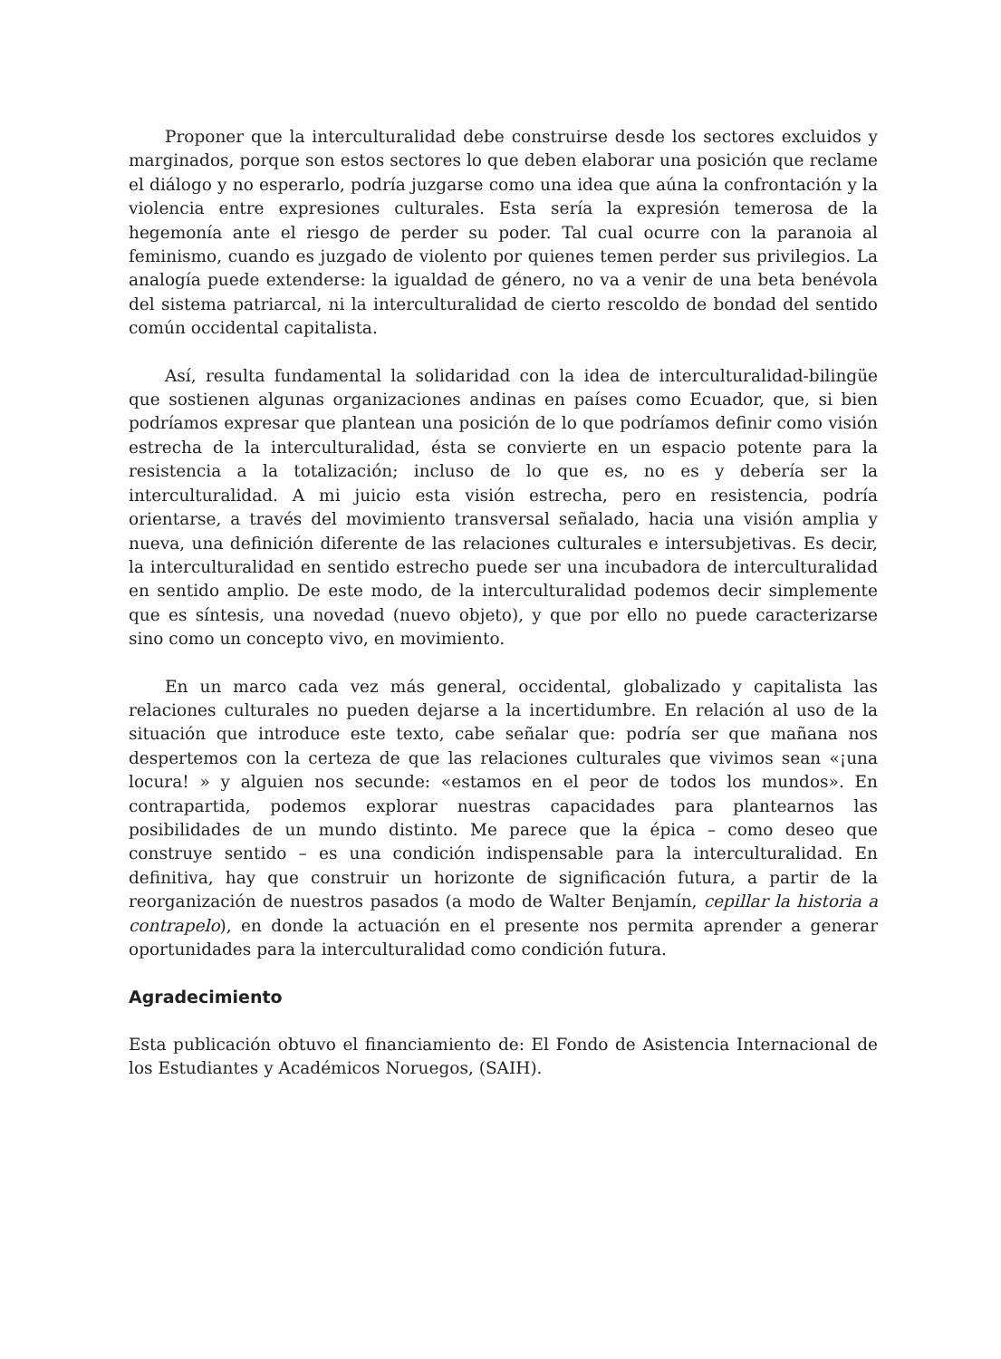Proponer que la interculturalidad debe construirse desde los sectores excluidos y marginados, porque son estos sectores lo que deben elaborar una posición que reclame el diálogo y no esperarlo, podría juzgarse como una idea que aúna la confrontación y la violencia entre expresiones culturales. Esta sería la expresión temerosa de la hegemonía ante el riesgo de perder su poder. Tal cual ocurre con la paranoia al feminismo, cuando es juzgado de violento por quienes temen perder sus privilegios. La analogía puede extenderse: la igualdad de género, no va a venir de una beta benévola del sistema patriarcal, ni la interculturalidad de cierto rescoldo de bondad del sentido común occidental capitalista.
Así, resulta fundamental la solidaridad con la idea de interculturalidad-bilingüe que sostienen algunas organizaciones andinas en países como Ecuador, que, si bien podríamos expresar que plantean una posición de lo que podríamos definir como visión estrecha de la interculturalidad, ésta se convierte en un espacio potente para la resistencia a la totalización; incluso de lo que es, no es y debería ser la interculturalidad. A mi juicio esta visión estrecha, pero en resistencia, podría orientarse, a través del movimiento transversal señalado, hacia una visión amplia y nueva, una definición diferente de las relaciones culturales e intersubjetivas. Es decir, la interculturalidad en sentido estrecho puede ser una incubadora de interculturalidad en sentido amplio. De este modo, de la interculturalidad podemos decir simplemente que es síntesis, una novedad (nuevo objeto), y que por ello no puede caracterizarse sino como un concepto vivo, en movimiento.
En un marco cada vez más general, occidental, globalizado y capitalista las relaciones culturales no pueden dejarse a la incertidumbre. En relación al uso de la situación que introduce este texto, cabe señalar que: podría ser que mañana nos despertemos con la certeza de que las relaciones culturales que vivimos sean «¡una locura! » y alguien nos secunde: «estamos en el peor de todos los mundos». En contrapartida, podemos explorar nuestras capacidades para plantearnos las posibilidades de un mundo distinto. Me parece que la épica – como deseo que construye sentido – es una condición indispensable para la interculturalidad. En definitiva, hay que construir un horizonte de significación futura, a partir de la reorganización de nuestros pasados (a modo de Walter Benjamín, cepillar la historia a contrapelo), en donde la actuación en el presente nos permita aprender a generar oportunidades para la interculturalidad como condición futura.
Agradecimiento
Esta publicación obtuvo el financiamiento de: El Fondo de Asistencia Internacional de los Estudiantes y Académicos Noruegos, (SAIH).